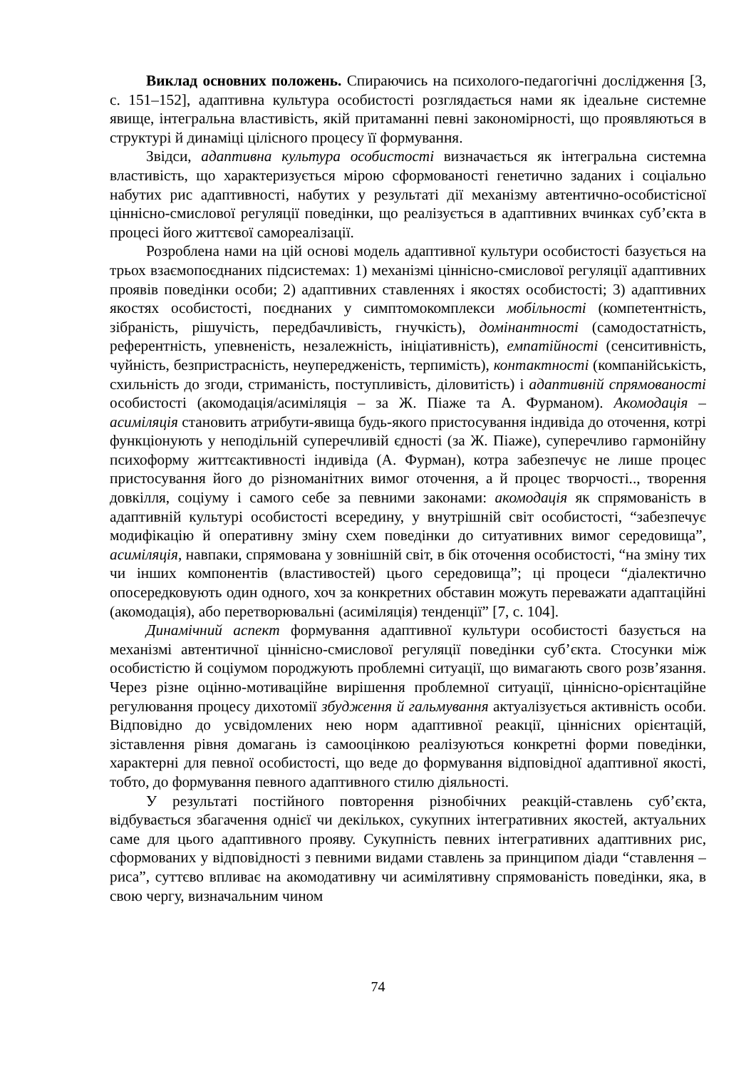Виклад основних положень. Спираючись на психолого-педагогічні дослідження [3, с. 151–152], адаптивна культура особистості розглядається нами як ідеальне системне явище, інтегральна властивість, якій притаманні певні закономірності, що проявляються в структурі й динаміці цілісного процесу її формування.
Звідси, адаптивна культура особистості визначається як інтегральна системна властивість, що характеризується мірою сформованості генетично заданих і соціально набутих рис адаптивності, набутих у результаті дії механізму автентично-особистісної ціннісно-смислової регуляції поведінки, що реалізується в адаптивних вчинках суб’єкта в процесі його життєвої самореалізації.
Розроблена нами на цій основі модель адаптивної культури особистості базується на трьох взаємопоєднаних підсистемах: 1) механізмі ціннісно-смислової регуляції адаптивних проявів поведінки особи; 2) адаптивних ставленнях і якостях особистості; 3) адаптивних якостях особистості, поєднаних у симптомокомплекси мобільності (компетентність, зібраність, рішучість, передбачливість, гнучкість), домінантності (самодостатність, референтність, упевненість, незалежність, ініціативність), емпатійності (сенситивність, чуйність, безпристрасність, неупередженість, терпимість), контактності (компанійськість, схильність до згоди, стриманість, поступливість, діловитість) і адаптивній спрямованості особистості (акомодація/асиміляція – за Ж. Піаже та А. Фурманом). Акомодація – асиміляція становить атрибути-явища будь-якого пристосування індивіда до оточення, котрі функціонують у неподільній суперечливій єдності (за Ж. Піаже), суперечливо гармонійну психоформу життєактивності індивіда (А. Фурман), котра забезпечує не лише процес пристосування його до різноманітних вимог оточення, а й процес творчості.., творення довкілля, соціуму і самого себе за певними законами: акомодація як спрямованість в адаптивній культурі особистості всередину, у внутрішній світ особистості, “забезпечує модифікацію й оперативну зміну схем поведінки до ситуативних вимог середовища”, асиміляція, навпаки, спрямована у зовнішній світ, в бік оточення особистості, “на зміну тих чи інших компонентів (властивостей) цього середовища”; ці процеси “діалектично опосередковують один одного, хоч за конкретних обставин можуть переважати адаптаційні (акомодація), або перетворювальні (асиміляція) тенденції” [7, с. 104].
Динамічний аспект формування адаптивної культури особистості базується на механізмі автентичної ціннісно-смислової регуляції поведінки суб’єкта. Стосунки між особистістю й соціумом породжують проблемні ситуації, що вимагають свого розв’язання. Через різне оцінно-мотиваційне вирішення проблемної ситуації, ціннісно-орієнтаційне регулювання процесу дихотомії збудження й гальмування актуалізується активність особи. Відповідно до усвідомлених нею норм адаптивної реакції, ціннісних орієнтацій, зіставлення рівня домагань із самооцінкою реалізуються конкретні форми поведінки, характерні для певної особистості, що веде до формування відповідної адаптивної якості, тобто, до формування певного адаптивного стилю діяльності.
У результаті постійного повторення різнобічних реакцій-ставлень суб’єкта, відбувається збагачення однієї чи декількох, сукупних інтегративних якостей, актуальних саме для цього адаптивного прояву. Сукупність певних інтегративних адаптивних рис, сформованих у відповідності з певними видами ставлень за принципом діади “ставлення – риса”, суттєво впливає на акомодативну чи асимілятивну спрямованість поведінки, яка, в свою чергу, визначальним чином
74